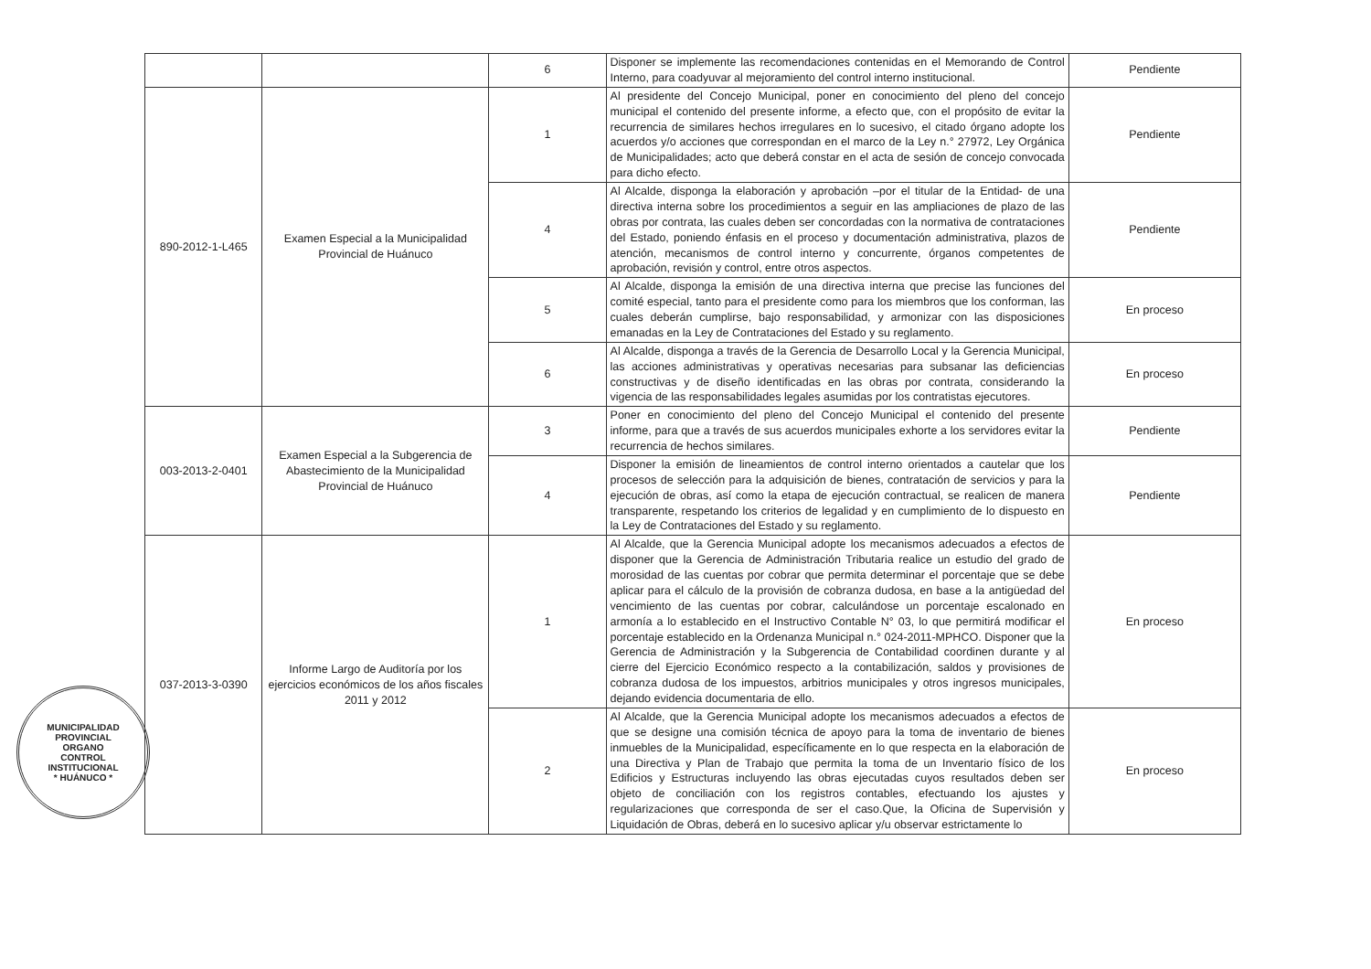| | | 6 | Disponer se implemente las recomendaciones contenidas en el Memorando de Control Interno, para coadyuvar al mejoramiento del control interno institucional. | Pendiente |
| 890-2012-1-L465 | Examen Especial a la Municipalidad Provincial de Huánuco | 1 | Al presidente del Concejo Municipal, poner en conocimiento del pleno del concejo municipal el contenido del presente informe, a efecto que, con el propósito de evitar la recurrencia de similares hechos irregulares en lo sucesivo, el citado órgano adopte los acuerdos y/o acciones que correspondan en el marco de la Ley n.° 27972, Ley Orgánica de Municipalidades; acto que deberá constar en el acta de sesión de concejo convocada para dicho efecto. | Pendiente |
| | | 4 | Al Alcalde, disponga la elaboración y aprobación –por el titular de la Entidad- de una directiva interna sobre los procedimientos a seguir en las ampliaciones de plazo de las obras por contrata, las cuales deben ser concordadas con la normativa de contrataciones del Estado, poniendo énfasis en el proceso y documentación administrativa, plazos de atención, mecanismos de control interno y concurrente, órganos competentes de aprobación, revisión y control, entre otros aspectos. | Pendiente |
| | | 5 | Al Alcalde, disponga la emisión de una directiva interna que precise las funciones del comité especial, tanto para el presidente como para los miembros que los conforman, las cuales deberán cumplirse, bajo responsabilidad, y armonizar con las disposiciones emanadas en la Ley de Contrataciones del Estado y su reglamento. | En proceso |
| | | 6 | Al Alcalde, disponga a través de la Gerencia de Desarrollo Local y la Gerencia Municipal, las acciones administrativas y operativas necesarias para subsanar las deficiencias constructivas y de diseño identificadas en las obras por contrata, considerando la vigencia de las responsabilidades legales asumidas por los contratistas ejecutores. | En proceso |
| 003-2013-2-0401 | Examen Especial a la Subgerencia de Abastecimiento de la Municipalidad Provincial de Huánuco | 3 | Poner en conocimiento del pleno del Concejo Municipal el contenido del presente informe, para que a través de sus acuerdos municipales exhorte a los servidores evitar la recurrencia de hechos similares. | Pendiente |
| | | 4 | Disponer la emisión de lineamientos de control interno orientados a cautelar que los procesos de selección para la adquisición de bienes, contratación de servicios y para la ejecución de obras, así como la etapa de ejecución contractual, se realicen de manera transparente, respetando los criterios de legalidad y en cumplimiento de lo dispuesto en la Ley de Contrataciones del Estado y su reglamento. | Pendiente |
| 037-2013-3-0390 | Informe Largo de Auditoría por los ejercicios económicos de los años fiscales 2011 y 2012 | 1 | Al Alcalde, que la Gerencia Municipal adopte los mecanismos adecuados a efectos de disponer que la Gerencia de Administración Tributaria realice un estudio del grado de morosidad de las cuentas por cobrar que permita determinar el porcentaje que se debe aplicar para el cálculo de la provisión de cobranza dudosa, en base a la antigüedad del vencimiento de las cuentas por cobrar, calculándose un porcentaje escalonado en armonía a lo establecido en el Instructivo Contable N° 03, lo que permitirá modificar el porcentaje establecido en la Ordenanza Municipal n.° 024-2011-MPHCO. Disponer que la Gerencia de Administración y la Subgerencia de Contabilidad coordinen durante y al cierre del Ejercicio Económico respecto a la contabilización, saldos y provisiones de cobranza dudosa de los impuestos, arbitrios municipales y otros ingresos municipales, dejando evidencia documentaria de ello. | En proceso |
| | | 2 | Al Alcalde, que la Gerencia Municipal adopte los mecanismos adecuados a efectos de que se designe una comisión técnica de apoyo para la toma de inventario de bienes inmuebles de la Municipalidad, específicamente en lo que respecta en la elaboración de una Directiva y Plan de Trabajo que permita la toma de un Inventario físico de los Edificios y Estructuras incluyendo las obras ejecutadas cuyos resultados deben ser objeto de conciliación con los registros contables, efectuando los ajustes y regularizaciones que corresponda de ser el caso.Que, la Oficina de Supervisión y Liquidación de Obras, deberá en lo sucesivo aplicar y/u observar estrictamente lo | En proceso |
MUNICIPALIDAD PROVINCIAL
ORGANO
CONTROL
INSTITUCIONAL
* HUÁNUCO *